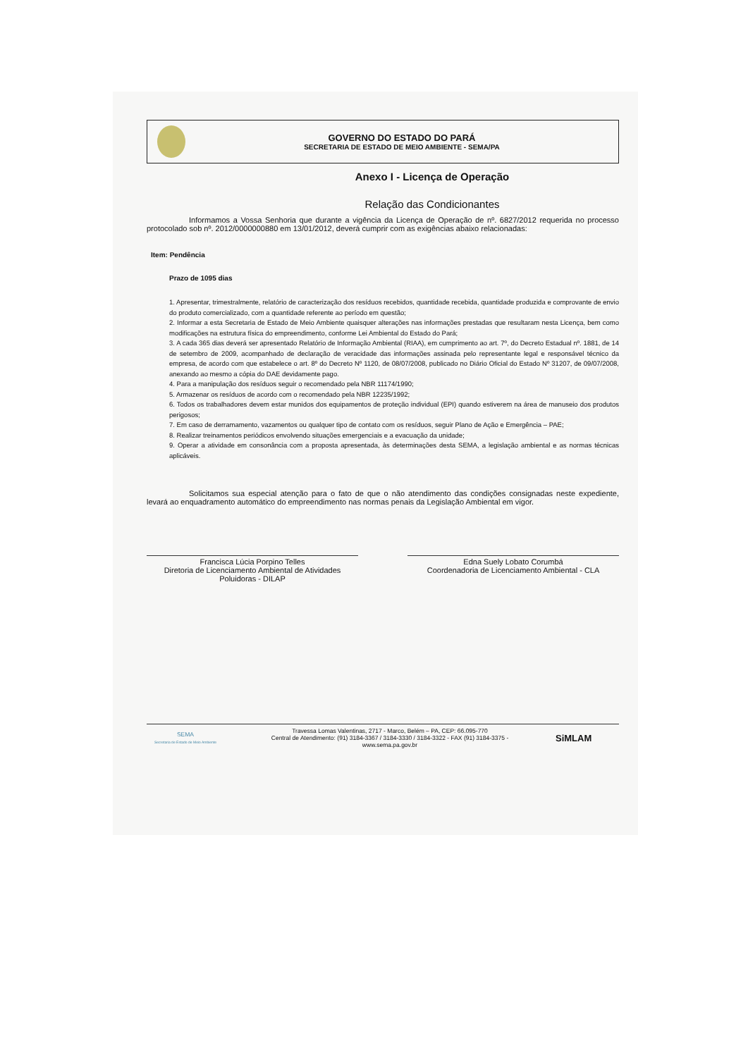GOVERNO DO ESTADO DO PARÁ
SECRETARIA DE ESTADO DE MEIO AMBIENTE - SEMA/PA
Anexo I - Licença de Operação
Relação das Condicionantes
Informamos a Vossa Senhoria que durante a vigência da Licença de Operação de nº. 6827/2012 requerida no processo protocolado sob nº. 2012/0000000880 em 13/01/2012, deverá cumprir com as exigências abaixo relacionadas:
Item: Pendência
Prazo de 1095 dias
1. Apresentar, trimestralmente, relatório de caracterização dos resíduos recebidos, quantidade recebida, quantidade produzida e comprovante de envio do produto comercializado, com a quantidade referente ao período em questão;
2. Informar a esta Secretaria de Estado de Meio Ambiente quaisquer alterações nas informações prestadas que resultaram nesta Licença, bem como modificações na estrutura física do empreendimento, conforme Lei Ambiental do Estado do Pará;
3. A cada 365 dias deverá ser apresentado Relatório de Informação Ambiental (RIAA), em cumprimento ao art. 7º, do Decreto Estadual nº. 1881, de 14 de setembro de 2009, acompanhado de declaração de veracidade das informações assinada pelo representante legal e responsável técnico da empresa, de acordo com que estabelece o art. 8º do Decreto Nº 1120, de 08/07/2008, publicado no Diário Oficial do Estado Nº 31207, de 09/07/2008, anexando ao mesmo a cópia do DAE devidamente pago.
4. Para a manipulação dos resíduos seguir o recomendado pela NBR 11174/1990;
5. Armazenar os resíduos de acordo com o recomendado pela NBR 12235/1992;
6. Todos os trabalhadores devem estar munidos dos equipamentos de proteção individual (EPI) quando estiverem na área de manuseio dos produtos perigosos;
7. Em caso de derramamento, vazamentos ou qualquer tipo de contato com os resíduos, seguir Plano de Ação e Emergência – PAE;
8. Realizar treinamentos periódicos envolvendo situações emergenciais e a evacuação da unidade;
9. Operar a atividade em consonância com a proposta apresentada, às determinações desta SEMA, a legislação ambiental e as normas técnicas aplicáveis.
Solicitamos sua especial atenção para o fato de que o não atendimento das condições consignadas neste expediente, levará ao enquadramento automático do empreendimento nas normas penais da Legislação Ambiental em vigor.
Francisca Lúcia Porpino Telles
Diretoria de Licenciamento Ambiental de Atividades Poluidoras - DILAP
Edna Suely Lobato Corumbá
Coordenadoria de Licenciamento Ambiental - CLA
SEMA
Secretaria de Estado de Meio Ambiente
Travessa Lomas Valentinas, 2717 - Marco, Belém – PA, CEP: 66.095-770
Central de Atendimento: (91) 3184-3367 / 3184-3330 / 3184-3322 - FAX (91) 3184-3375 -
www.sema.pa.gov.br
SiMLAM